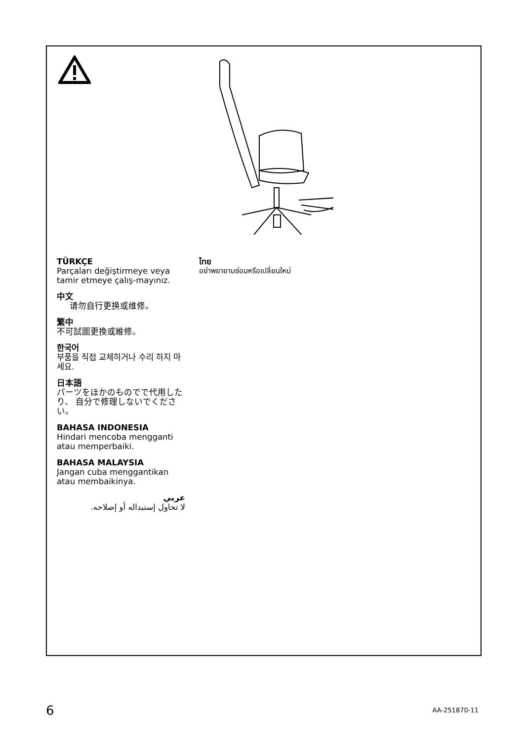TÜRKÇE
Parçaları değiştirmeye veya tamir etmeye çalış-mayınız.
中文
请勿自行更换或维修。
繁中
不可試圖更換或維修。
한국어
부품을 직접 교체하거나 수리 하지 마세요.
日本語
パーツをほかのものでで代用したり、 自分で修理しないでください。
BAHASA INDONESIA
Hindari mencoba mengganti atau memperbaiki.
BAHASA MALAYSIA
Jangan cuba menggantikan atau membaikinya.
عربي
لا تحاول إستبداله أو إصلاحه.
ไทย
อย่าพยายามซ่อมหรือเปลี่ยนใหม่
6 AA-251870-11